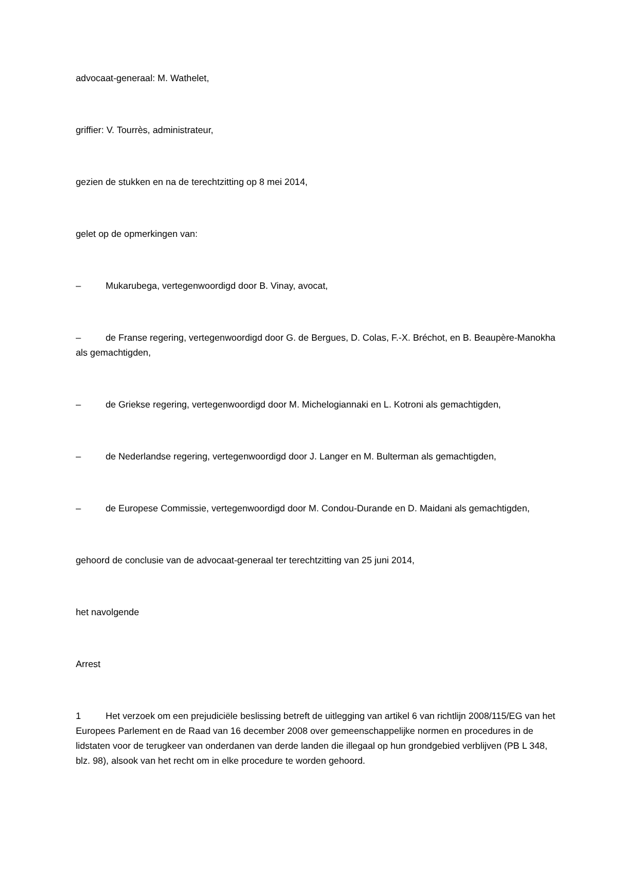advocaat-generaal: M. Wathelet,
griffier: V. Tourrès, administrateur,
gezien de stukken en na de terechtzitting op 8 mei 2014,
gelet op de opmerkingen van:
– Mukarubega, vertegenwoordigd door B. Vinay, avocat,
– de Franse regering, vertegenwoordigd door G. de Bergues, D. Colas, F.‑X. Bréchot, en B. Beaupère-Manokha als gemachtigden,
– de Griekse regering, vertegenwoordigd door M. Michelogiannaki en L. Kotroni als gemachtigden,
– de Nederlandse regering, vertegenwoordigd door J. Langer en M. Bulterman als gemachtigden,
– de Europese Commissie, vertegenwoordigd door M. Condou-Durande en D. Maidani als gemachtigden,
gehoord de conclusie van de advocaat-generaal ter terechtzitting van 25 juni 2014,
het navolgende
Arrest
1 Het verzoek om een prejudiciële beslissing betreft de uitlegging van artikel 6 van richtlijn 2008/115/EG van het Europees Parlement en de Raad van 16 december 2008 over gemeenschappelijke normen en procedures in de lidstaten voor de terugkeer van onderdanen van derde landen die illegaal op hun grondgebied verblijven (PB L 348, blz. 98), alsook van het recht om in elke procedure te worden gehoord.